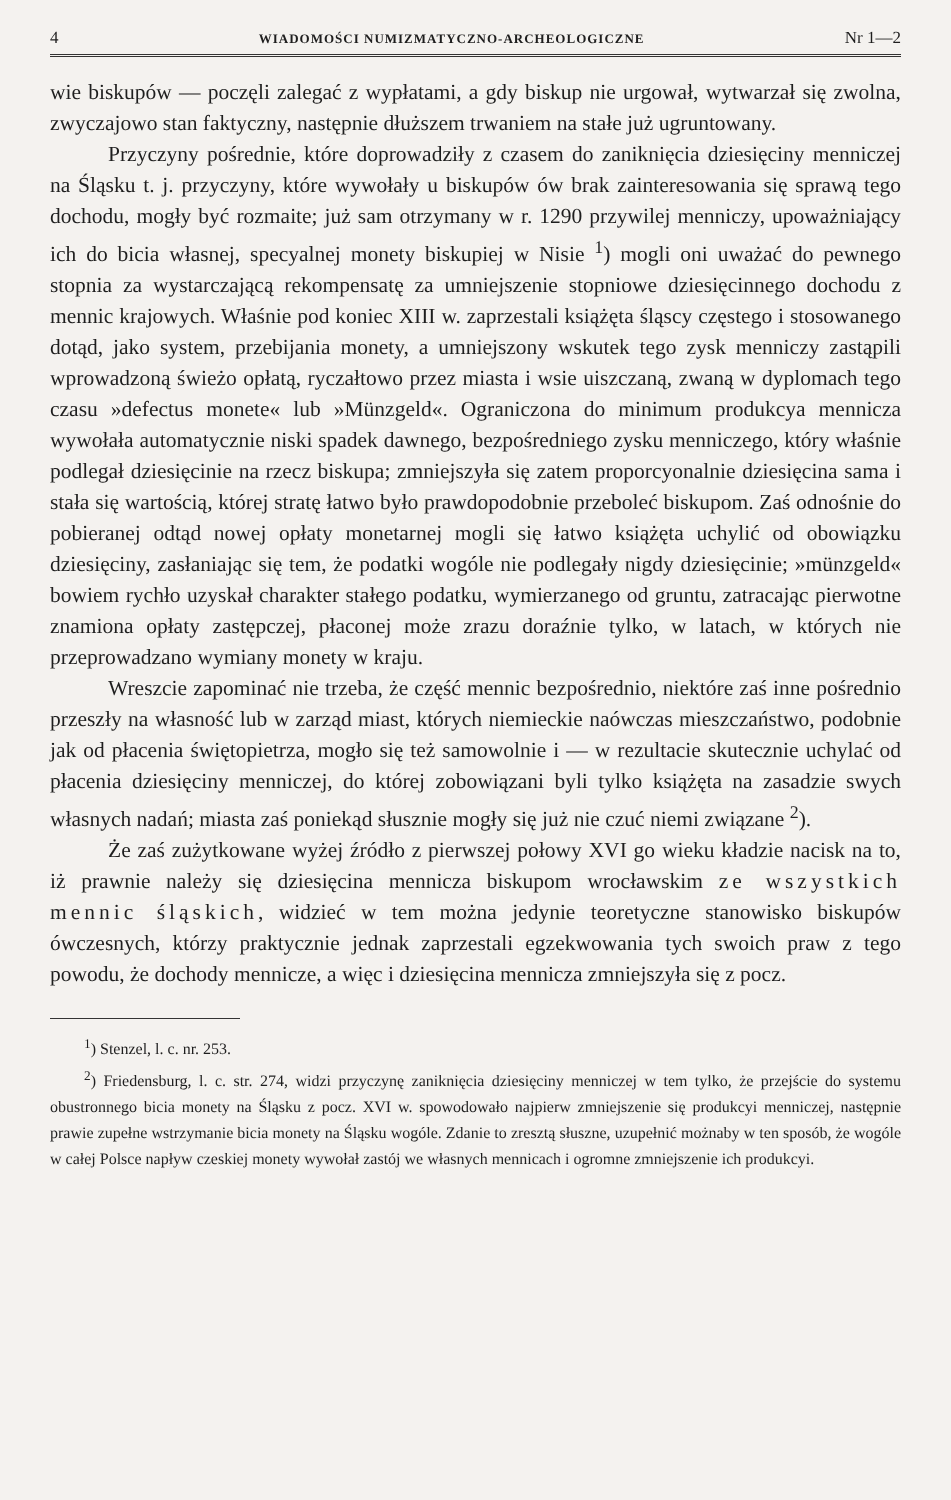4 WIADOMOŚCI NUMIZMATYCZNO-ARCHEOLOGICZNE Nr 1—2
wie biskupów — poczęli zalegać z wypłatami, a gdy biskup nie urgował, wytwarzał się zwolna, zwyczajowo stan faktyczny, następnie dłuższem trwaniem na stałe już ugruntowany.
Przyczyny pośrednie, które doprowadziły z czasem do zaniknięcia dziesięciny menniczej na Śląsku t. j. przyczyny, które wywołały u biskupów ów brak zainteresowania się sprawą tego dochodu, mogły być rozmaite; już sam otrzymany w r. 1290 przywilej menniczy, upoważniający ich do bicia własnej, specyalnej monety biskupiej w Nisie <sup>1</sup>) mogli oni uważać do pewnego stopnia za wystarczającą rekompensatę za umniejszenie stopniowe dziesięcinnego dochodu z mennic krajowych. Właśnie pod koniec XIII w. zaprzestali książęta śląscy częstego i stosowanego dotąd, jako system, przebijania monety, a umniejszony wskutek tego zysk menniczy zastąpili wprowadzoną świeżo opłatą, ryczałtowo przez miasta i wsie uiszczaną, zwaną w dyplomach tego czasu »defectus monete« lub »Münzgeld«. Ograniczona do minimum produkcya mennicza wywołała automatycznie niski spadek dawnego, bezpośredniego zysku menniczego, który właśnie podlegał dziesięcinie na rzecz biskupa; zmniejszyła się zatem proporcyonalnie dziesięcina sama i stała się wartością, której stratę łatwo było prawdopodobnie przeboleć biskupom. Zaś odnośnie do pobieranej odtąd nowej opłaty monetarnej mogli się łatwo książęta uchylić od obowiązku dziesięciny, zasłaniając się tem, że podatki wogóle nie podlegały nigdy dziesięcinie; »münzgeld« bowiem rychło uzyskał charakter stałego podatku, wymierzanego od gruntu, zatracając pierwotne znamiona opłaty zastępczej, płaconej może zrazu doraźnie tylko, w latach, w których nie przeprowadzano wymiany monety w kraju.
Wreszcie zapominać nie trzeba, że część mennic bezpośrednio, niektóre zaś inne pośrednio przeszły na własność lub w zarząd miast, których niemieckie naówczas mieszczaństwo, podobnie jak od płacenia świętopietrza, mogło się też samowolnie i — w rezultacie skutecznie uchylać od płacenia dziesięciny menniczej, do której zobowiązani byli tylko książęta na zasadzie swych własnych nadań; miasta zaś poniekąd słusznie mogły się już nie czuć niemi związane <sup>2</sup>).
Że zaś zużytkowane wyżej źródło z pierwszej połowy XVI go wieku kładzie nacisk na to, iż prawnie należy się dziesięcina mennicza biskupom wrocławskim ze wszystkich mennic śląskich, widzieć w tem można jedynie teoretyczne stanowisko biskupów ówczesnych, którzy praktycznie jednak zaprzestali egzekwowania tych swoich praw z tego powodu, że dochody mennicze, a więc i dziesięcina mennicza zmniejszyła się z pocz.
<sup>1</sup>) Stenzel, l. c. nr. 253.
<sup>2</sup>) Friedensburg, l. c. str. 274, widzi przyczynę zaniknięcia dziesięciny menniczej w tem tylko, że przejście do systemu obustronnego bicia monety na Śląsku z pocz. XVI w. spowodowało najpierw zmniejszenie się produkcyi menniczej, następnie prawie zupełne wstrzymanie bicia monety na Śląsku wogóle. Zdanie to zresztą słuszne, uzupełnić możnaby w ten sposób, że wogóle w całej Polsce napływ czeskiej monety wywołał zastój we własnych mennicach i ogromne zmniejszenie ich produkcyi.